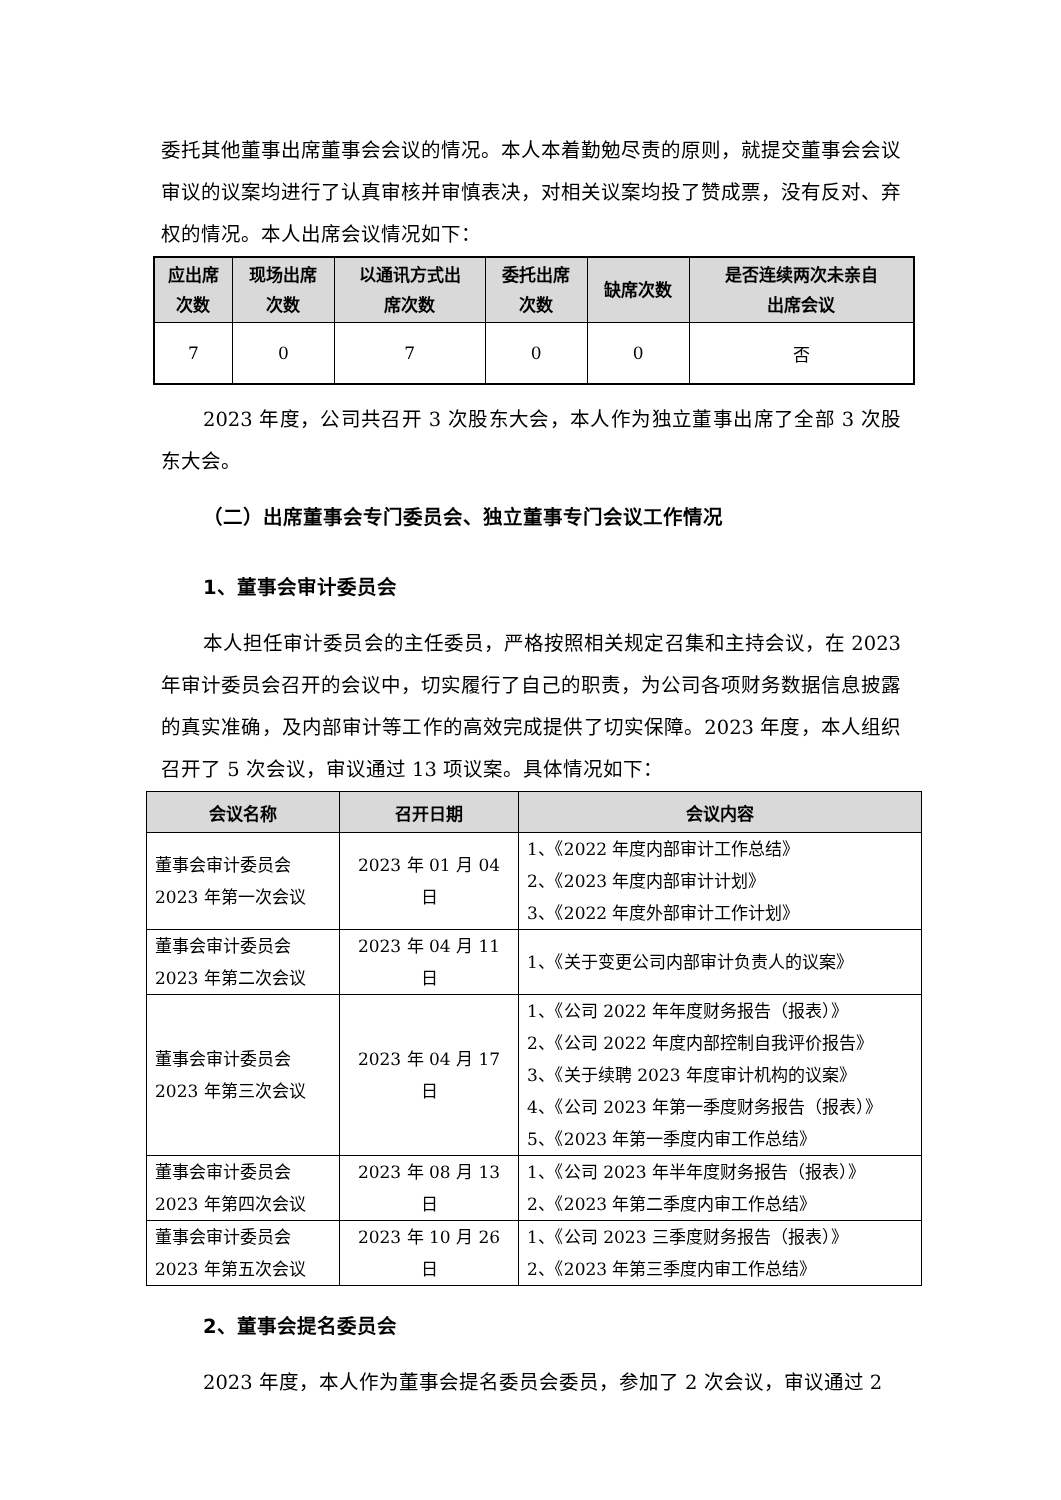委托其他董事出席董事会会议的情况。本人本着勤勉尽责的原则，就提交董事会会议审议的议案均进行了认真审核并审慎表决，对相关议案均投了赞成票，没有反对、弃权的情况。本人出席会议情况如下：
| 应出席 次数 | 现场出席 次数 | 以通讯方式出 席次数 | 委托出席 次数 | 缺席次数 | 是否连续两次未亲自 出席会议 |
| --- | --- | --- | --- | --- | --- |
| 7 | 0 | 7 | 0 | 0 | 否 |
2023 年度，公司共召开 3 次股东大会，本人作为独立董事出席了全部 3 次股东大会。
（二）出席董事会专门委员会、独立董事专门会议工作情况
1、董事会审计委员会
本人担任审计委员会的主任委员，严格按照相关规定召集和主持会议，在 2023 年审计委员会召开的会议中，切实履行了自己的职责，为公司各项财务数据信息披露的真实准确，及内部审计等工作的高效完成提供了切实保障。2023 年度，本人组织召开了 5 次会议，审议通过 13 项议案。具体情况如下：
| 会议名称 | 召开日期 | 会议内容 |
| --- | --- | --- |
| 董事会审计委员会 2023 年第一次会议 | 2023 年 01 月 04 日 | 1、《2022 年度内部审计工作总结》 2、《2023 年度内部审计计划》 3、《2022 年度外部审计工作计划》 |
| 董事会审计委员会 2023 年第二次会议 | 2023 年 04 月 11 日 | 1、《关于变更公司内部审计负责人的议案》 |
| 董事会审计委员会 2023 年第三次会议 | 2023 年 04 月 17 日 | 1、《公司 2022 年年度财务报告（报表）》 2、《公司 2022 年度内部控制自我评价报告》 3、《关于续聘 2023 年度审计机构的议案》 4、《公司 2023 年第一季度财务报告（报表）》 5、《2023 年第一季度内审工作总结》 |
| 董事会审计委员会 2023 年第四次会议 | 2023 年 08 月 13 日 | 1、《公司 2023 年半年度财务报告（报表）》 2、《2023 年第二季度内审工作总结》 |
| 董事会审计委员会 2023 年第五次会议 | 2023 年 10 月 26 日 | 1、《公司 2023 三季度财务报告（报表）》 2、《2023 年第三季度内审工作总结》 |
2、董事会提名委员会
2023 年度，本人作为董事会提名委员会委员，参加了 2 次会议，审议通过 2